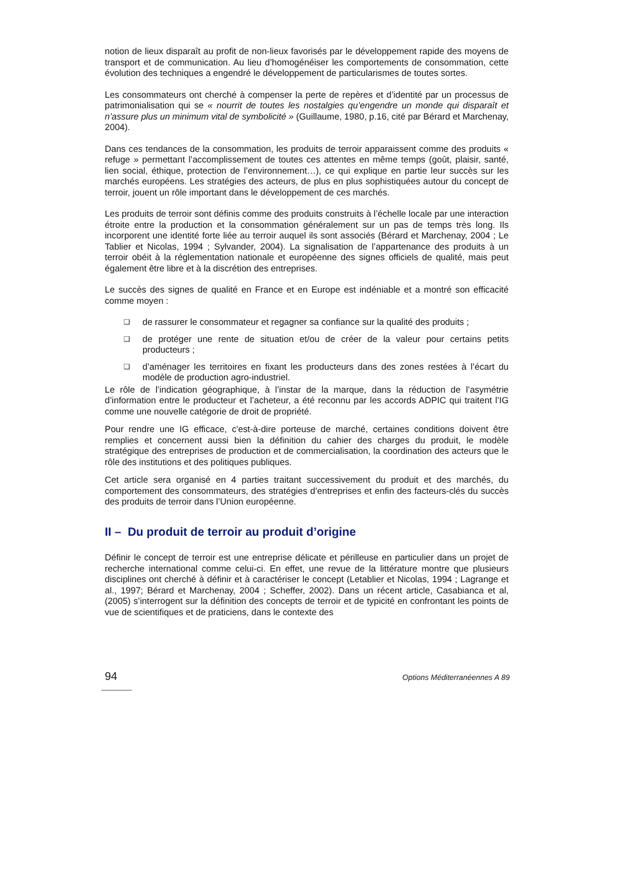notion de lieux disparaît au profit de non-lieux favorisés par le développement rapide des moyens de transport et de communication. Au lieu d’homogénéiser les comportements de consommation, cette évolution des techniques a engendré le développement de particularismes de toutes sortes.
Les consommateurs ont cherché à compenser la perte de repères et d’identité par un processus de patrimonialisation qui se « nourrit de toutes les nostalgies qu’engendre un monde qui disparaît et n’assure plus un minimum vital de symbolicité » (Guillaume, 1980, p.16, cité par Bérard et Marchenay, 2004).
Dans ces tendances de la consommation, les produits de terroir apparaissent comme des produits « refuge » permettant l’accomplissement de toutes ces attentes en même temps (goût, plaisir, santé, lien social, éthique, protection de l’environnement…), ce qui explique en partie leur succès sur les marchés européens. Les stratégies des acteurs, de plus en plus sophistiquées autour du concept de terroir, jouent un rôle important dans le développement de ces marchés.
Les produits de terroir sont définis comme des produits construits à l’échelle locale par une interaction étroite entre la production et la consommation généralement sur un pas de temps très long. Ils incorporent une identité forte liée au terroir auquel ils sont associés (Bérard et Marchenay, 2004 ; Le Tablier et Nicolas, 1994 ; Sylvander, 2004). La signalisation de l’appartenance des produits à un terroir obéit à la réglementation nationale et européenne des signes officiels de qualité, mais peut également être libre et à la discrétion des entreprises.
Le succès des signes de qualité en France et en Europe est indéniable et a montré son efficacité comme moyen :
❑ de rassurer le consommateur et regagner sa confiance sur la qualité des produits ;
❑ de protéger une rente de situation et/ou de créer de la valeur pour certains petits producteurs ;
❑ d’aménager les territoires en fixant les producteurs dans des zones restées à l’écart du modèle de production agro-industriel.
Le rôle de l’indication géographique, à l’instar de la marque, dans la réduction de l’asymétrie d’information entre le producteur et l’acheteur, a été reconnu par les accords ADPIC qui traitent l’IG comme une nouvelle catégorie de droit de propriété.
Pour rendre une IG efficace, c'est-à-dire porteuse de marché, certaines conditions doivent être remplies et concernent aussi bien la définition du cahier des charges du produit, le modèle stratégique des entreprises de production et de commercialisation, la coordination des acteurs que le rôle des institutions et des politiques publiques.
Cet article sera organisé en 4 parties traitant successivement du produit et des marchés, du comportement des consommateurs, des stratégies d’entreprises et enfin des facteurs-clés du succès des produits de terroir dans l’Union européenne.
II – Du produit de terroir au produit d’origine
Définir le concept de terroir est une entreprise délicate et périlleuse en particulier dans un projet de recherche international comme celui-ci. En effet, une revue de la littérature montre que plusieurs disciplines ont cherché à définir et à caractériser le concept (Letablier et Nicolas, 1994 ; Lagrange et al., 1997; Bérard et Marchenay, 2004 ; Scheffer, 2002). Dans un récent article, Casabianca et al, (2005) s’interrogent sur la définition des concepts de terroir et de typicité en confrontant les points de vue de scientifiques et de praticiens, dans le contexte des
94 Options Méditerranéennes A 89